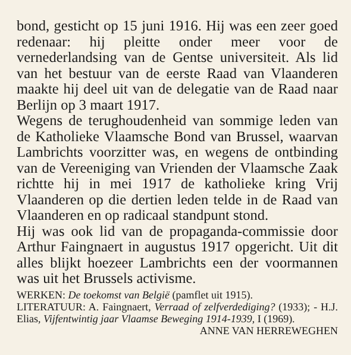bond, gesticht op 15 juni 1916. Hij was een zeer goed redenaar: hij pleitte onder meer voor de vernederlandsing van de Gentse universiteit. Als lid van het bestuur van de eerste Raad van Vlaanderen maakte hij deel uit van de delegatie van de Raad naar Berlijn op 3 maart 1917.
Wegens de terughoudenheid van sommige leden van de Katholieke Vlaamsche Bond van Brussel, waarvan Lambrichts voorzitter was, en wegens de ontbinding van de Vereeniging van Vrienden der Vlaamsche Zaak richtte hij in mei 1917 de katholieke kring Vrij Vlaanderen op die dertien leden telde in de Raad van Vlaanderen en op radicaal standpunt stond.
Hij was ook lid van de propaganda-commissie door Arthur Faingnaert in augustus 1917 opgericht. Uit dit alles blijkt hoezeer Lambrichts een der voormannen was uit het Brussels activisme.
WERKEN: De toekomst van België (pamflet uit 1915).
LITERATUUR: A. Faingnaert, Verraad of zelfverdediging? (1933); - H.J. Elias, Vijfentwintig jaar Vlaamse Beweging 1914-1939, I (1969). ANNE VAN HERREWEGHEN